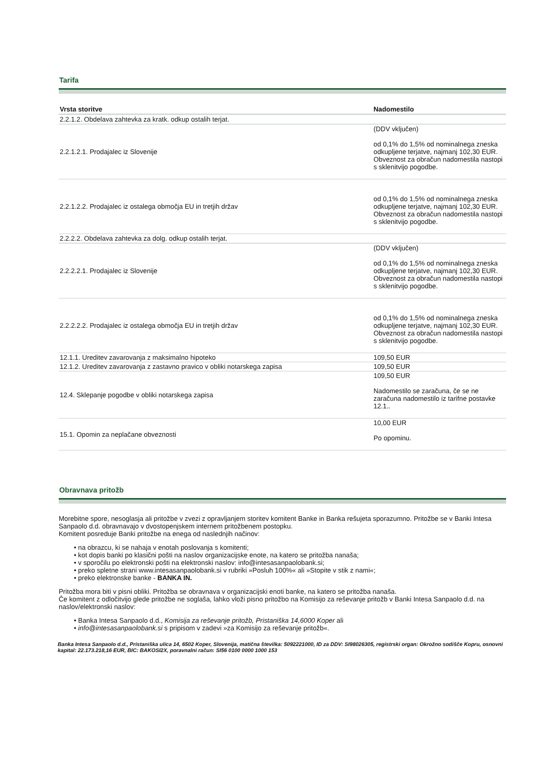Tarifa
| Vrsta storitve | Nadomestilo |
| --- | --- |
| 2.2.1.2. Obdelava zahtevka za kratk. odkup ostalih terjat. | |
| 2.2.1.2.1. Prodajalec iz Slovenije | (DDV vključen) od 0,1% do 1,5% od nominalnega zneska odkupljene terjatve, najmanj 102,30 EUR. Obveznost za obračun nadomestila nastopi s sklenitvijo pogodbe. |
| 2.2.1.2.2. Prodajalec iz ostalega območja EU in tretjih držav | od 0,1% do 1,5% od nominalnega zneska odkupljene terjatve, najmanj 102,30 EUR. Obveznost za obračun nadomestila nastopi s sklenitvijo pogodbe. |
| 2.2.2.2. Obdelava zahtevka za dolg. odkup ostalih terjat. | |
| 2.2.2.2.1. Prodajalec iz Slovenije | (DDV vključen) od 0,1% do 1,5% od nominalnega zneska odkupljene terjatve, najmanj 102,30 EUR. Obveznost za obračun nadomestila nastopi s sklenitvijo pogodbe. |
| 2.2.2.2.2. Prodajalec iz ostalega območja EU in tretjih držav | od 0,1% do 1,5% od nominalnega zneska odkupljene terjatve, najmanj 102,30 EUR. Obveznost za obračun nadomestila nastopi s sklenitvijo pogodbe. |
| 12.1.1. Ureditev zavarovanja z maksimalno hipoteko | 109,50 EUR |
| 12.1.2. Ureditev zavarovanja z zastavno pravico v obliki notarskega zapisa | 109,50 EUR |
| 12.4. Sklepanje pogodbe v obliki notarskega zapisa | 109,50 EUR Nadomestilo se zaračuna, če se ne zaračuna nadomestilo iz tarifne postavke 12.1.. |
| 15.1. Opomin za neplačane obveznosti | 10,00 EUR Po opominu. |
Obravnava pritožb
Morebitne spore, nesoglasja ali pritožbe v zvezi z opravljanjem storitev komitent Banke in Banka rešujeta sporazumno. Pritožbe se v Banki Intesa Sanpaolo d.d. obravnavajo v dvostopenjskem internem pritožbenem postopku.
Komitent posreduje Banki pritožbe na enega od naslednjih načinov:
• na obrazcu, ki se nahaja v enotah poslovanja s komitenti;
• kot dopis banki po klasični pošti na naslov organizacijske enote, na katero se pritožba nanaša;
• v sporočilu po elektronski pošti na elektronski naslov: info@intesasanpaolobank.si;
• preko spletne strani www.intesasanpaolobank.si v rubriki »Posluh 100%« ali »Stopite v stik z nami«;
• preko elektronske banke - BANKA IN.
Pritožba mora biti v pisni obliki. Pritožba se obravnava v organizacijski enoti banke, na katero se pritožba nanaša.
Če komitent z odločitvijo glede pritožbe ne soglaša, lahko vloži pisno pritožbo na Komisijo za reševanje pritožb v Banki Intesa Sanpaolo d.d. na naslov/elektronski naslov:
• Banka Intesa Sanpaolo d.d., Komisija za reševanje pritožb, Pristaniška 14,6000 Koper ali
• info@intesasanpaolobank.si s pripisom v zadevi »za Komisijo za reševanje pritožb«.
Banka Intesa Sanpaolo d.d., Pristaniška ulica 14, 6502 Koper, Slovenija, matična številka: 5092221000, ID za DDV: SI98026305, registrski organ: Okrožno sodišče Kopru, osnovni kapital: 22.173.218,16 EUR, BIC: BAKOSI2X, poravnalni račun: SI56 0100 0000 1000 153